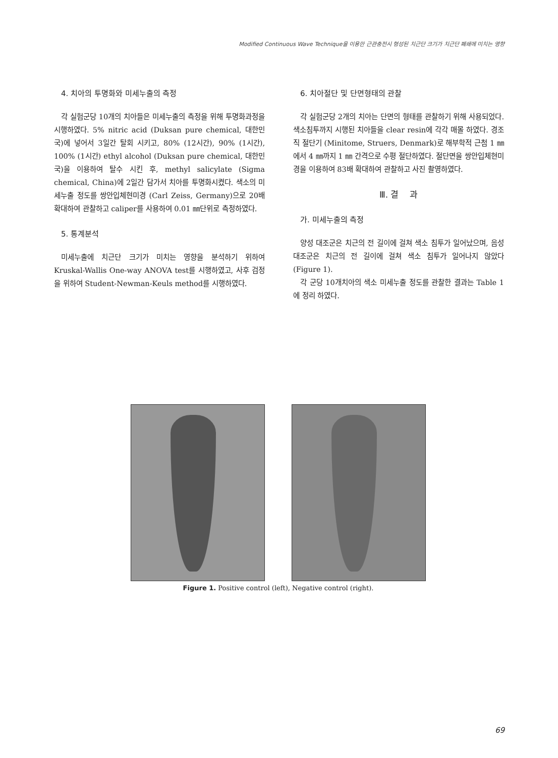Modified Continuous Wave Technique을 이용한 근관충전시 형성된 치근단 크기가 치근단 폐쇄에 미치는 영향
4. 치아의 투명화와 미세누출의 측정
각 실험군당 10개의 치아들은 미세누출의 측정을 위해 투명화과정을 시행하였다. 5% nitric acid (Duksan pure chemical, 대한민국)에 넣어서 3일간 탈회 시키고, 80% (12시간), 90% (1시간), 100% (1시간) ethyl alcohol (Duksan pure chemical, 대한민국)을 이용하여 탈수 시킨 후, methyl salicylate (Sigma chemical, China)에 2일간 담가서 치아를 투명화시켰다. 색소의 미세누출 정도를 쌍안입체현미경 (Carl Zeiss, Germany)으로 20배 확대하여 관찰하고 caliper를 사용하여 0.01 ㎜단위로 측정하였다.
5. 통계분석
미세누출에 치근단 크기가 미치는 영향을 분석하기 위하여 Kruskal-Wallis One-way ANOVA test를 시행하였고, 사후 검정을 위하여 Student-Newman-Keuls method를 시행하였다.
6. 치아절단 및 단면형태의 관찰
각 실험군당 2개의 치아는 단면의 형태를 관찰하기 위해 사용되었다. 색소침투까지 시행된 치아들을 clear resin에 각각 매몰 하였다. 경조직 절단기 (Minitome, Struers, Denmark)로 해부학적 근첨 1 ㎜에서 4 ㎜까지 1 ㎜ 간격으로 수평 절단하였다. 절단면을 쌍안입체현미경을 이용하여 83배 확대하여 관찰하고 사진 촬영하였다.
Ⅲ. 결 과
가. 미세누출의 측정
양성 대조군은 치근의 전 길이에 걸쳐 색소 침투가 일어났으며, 음성 대조군은 치근의 전 길이에 걸쳐 색소 침투가 일어나지 않았다 (Figure 1).
각 군당 10개치아의 색소 미세누출 정도를 관찰한 결과는 Table 1에 정리 하였다.
Figure 1. Positive control (left), Negative control (right).
69